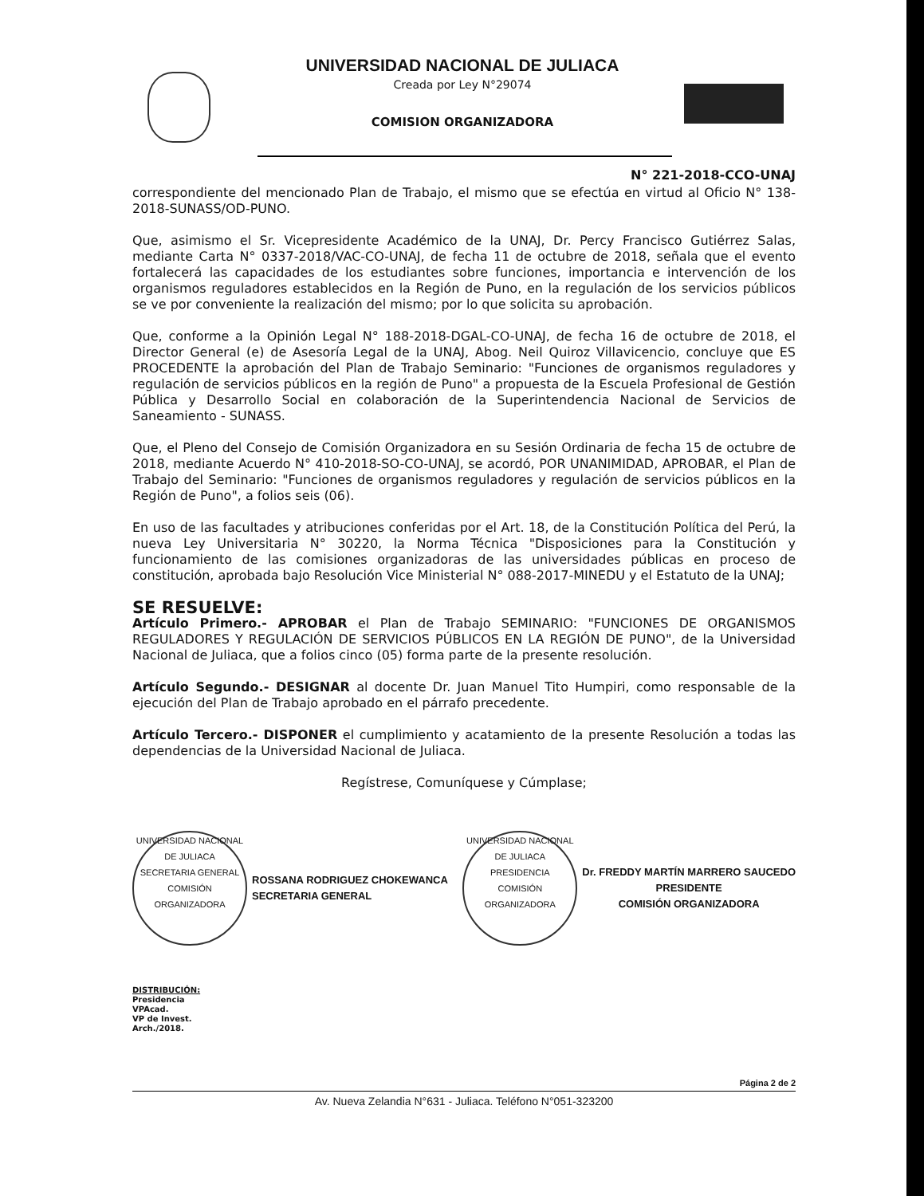UNIVERSIDAD NACIONAL DE JULIACA
Creada por Ley N°29074
COMISION ORGANIZADORA
N° 221-2018-CCO-UNAJ
correspondiente del mencionado Plan de Trabajo, el mismo que se efectúa en virtud al Oficio N° 138-2018-SUNASS/OD-PUNO.
Que, asimismo el Sr. Vicepresidente Académico de la UNAJ, Dr. Percy Francisco Gutiérrez Salas, mediante Carta N° 0337-2018/VAC-CO-UNAJ, de fecha 11 de octubre de 2018, señala que el evento fortalecerá las capacidades de los estudiantes sobre funciones, importancia e intervención de los organismos reguladores establecidos en la Región de Puno, en la regulación de los servicios públicos se ve por conveniente la realización del mismo; por lo que solicita su aprobación.
Que, conforme a la Opinión Legal N° 188-2018-DGAL-CO-UNAJ, de fecha 16 de octubre de 2018, el Director General (e) de Asesoría Legal de la UNAJ, Abog. Neil Quiroz Villavicencio, concluye que ES PROCEDENTE la aprobación del Plan de Trabajo Seminario: "Funciones de organismos reguladores y regulación de servicios públicos en la región de Puno" a propuesta de la Escuela Profesional de Gestión Pública y Desarrollo Social en colaboración de la Superintendencia Nacional de Servicios de Saneamiento - SUNASS.
Que, el Pleno del Consejo de Comisión Organizadora en su Sesión Ordinaria de fecha 15 de octubre de 2018, mediante Acuerdo N° 410-2018-SO-CO-UNAJ, se acordó, POR UNANIMIDAD, APROBAR, el Plan de Trabajo del Seminario: "Funciones de organismos reguladores y regulación de servicios públicos en la Región de Puno", a folios seis (06).
En uso de las facultades y atribuciones conferidas por el Art. 18, de la Constitución Política del Perú, la nueva Ley Universitaria N° 30220, la Norma Técnica "Disposiciones para la Constitución y funcionamiento de las comisiones organizadoras de las universidades públicas en proceso de constitución, aprobada bajo Resolución Vice Ministerial N° 088-2017-MINEDU y el Estatuto de la UNAJ;
SE RESUELVE:
Artículo Primero.- APROBAR el Plan de Trabajo SEMINARIO: "FUNCIONES DE ORGANISMOS REGULADORES Y REGULACIÓN DE SERVICIOS PÚBLICOS EN LA REGIÓN DE PUNO", de la Universidad Nacional de Juliaca, que a folios cinco (05) forma parte de la presente resolución.
Artículo Segundo.- DESIGNAR al docente Dr. Juan Manuel Tito Humpiri, como responsable de la ejecución del Plan de Trabajo aprobado en el párrafo precedente.
Artículo Tercero.- DISPONER el cumplimiento y acatamiento de la presente Resolución a todas las dependencias de la Universidad Nacional de Juliaca.
Regístrese, Comuníquese y Cúmplase;
UNIVERSIDAD NACIONAL DE JULIACA
SECRETARIA GENERAL
COMISIÓN ORGANIZADORA
ROSSANA RODRIGUEZ CHOKEWANCA
SECRETARIA GENERAL
UNIVERSIDAD NACIONAL DE JULIACA
PRESIDENCIA
COMISIÓN ORGANIZADORA
Dr. FREDDY MARTÍN MARRERO SAUCEDO
PRESIDENTE
COMISIÓN ORGANIZADORA
DISTRIBUCIÓN:
Presidencia
VPAcad.
VP de Invest.
Arch./2018.
Página 2 de 2
Av. Nueva Zelandia N°631 - Juliaca. Teléfono N°051-323200